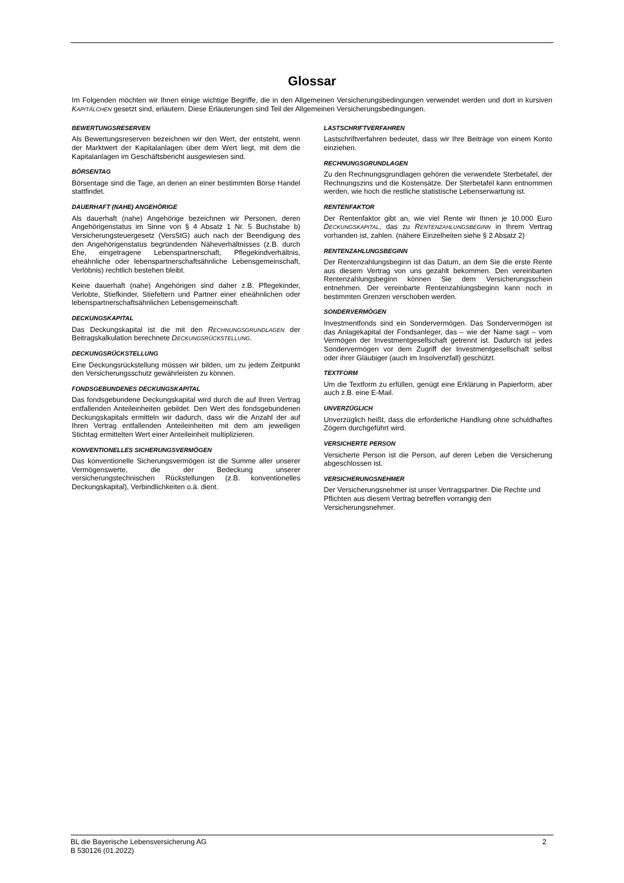Glossar
Im Folgenden möchten wir Ihnen einige wichtige Begriffe, die in den Allgemeinen Versicherungsbedingungen verwendet werden und dort in kursiven KAPITÄLCHEN gesetzt sind, erläutern. Diese Erläuterungen sind Teil der Allgemeinen Versicherungsbedingungen.
BEWERTUNGSRESERVEN
Als Bewertungsreserven bezeichnen wir den Wert, der entsteht, wenn der Marktwert der Kapitalanlagen über dem Wert liegt, mit dem die Kapitalanlagen im Geschäftsbericht ausgewiesen sind.
BÖRSENTAG
Börsentage sind die Tage, an denen an einer bestimmten Börse Handel stattfindet.
DAUERHAFT (NAHE) ANGEHÖRIGE
Als dauerhaft (nahe) Angehörige bezeichnen wir Personen, deren Angehörigenstatus im Sinne von § 4 Absatz 1 Nr. 5 Buchstabe b) Versicherungsteuergesetz (VersStG) auch nach der Beendigung des den Angehörigenstatus begründenden Näheverhältnisses (z.B. durch Ehe, eingetragene Lebenspartnerschaft, Pflegekindverhältnis, eheähnliche oder lebenspartnerschaftsähnliche Lebensgemeinschaft, Verlöbnis) rechtlich bestehen bleibt.
Keine dauerhaft (nahe) Angehörigen sind daher z.B. Pflegekinder, Verlobte, Stiefkinder, Stiefeltern und Partner einer eheähnlichen oder lebenspartnerschaftsähnlichen Lebensgemeinschaft.
DECKUNGSKAPITAL
Das Deckungskapital ist die mit den RECHNUNGSGRUNDLAGEN der Beitragskalkulation berechnete DECKUNGSRÜCKSTELLUNG.
DECKUNGSRÜCKSTELLUNG
Eine Deckungsrückstellung müssen wir bilden, um zu jedem Zeitpunkt den Versicherungsschutz gewährleisten zu können.
FONDSGEBUNDENES DECKUNGSKAPITAL
Das fondsgebundene Deckungskapital wird durch die auf Ihren Vertrag entfallenden Anteileinheiten gebildet. Den Wert des fondsgebundenen Deckungskapitals ermitteln wir dadurch, dass wir die Anzahl der auf Ihren Vertrag entfallenden Anteileinheiten mit dem am jeweiligen Stichtag ermittelten Wert einer Anteileinheit multiplizieren.
KONVENTIONELLES SICHERUNGSVERMÖGEN
Das konventionelle Sicherungsvermögen ist die Summe aller unserer Vermögenswerte, die der Bedeckung unserer versicherungstechnischen Rückstellungen (z.B. konventionelles Deckungskapital), Verbindlichkeiten o.ä. dient.
LASTSCHRIFTVERFAHREN
Lastschriftverfahren bedeutet, dass wir Ihre Beiträge von einem Konto einziehen.
RECHNUNGSGRUNDLAGEN
Zu den Rechnungsgrundlagen gehören die verwendete Sterbetafel, der Rechnungszins und die Kostensätze. Der Sterbetafel kann entnommen werden, wie hoch die restliche statistische Lebenserwartung ist.
RENTENFAKTOR
Der Rentenfaktor gibt an, wie viel Rente wir Ihnen je 10.000 Euro DECKUNGSKAPITAL, das zu RENTENZAHLUNGSBEGINN in Ihrem Vertrag vorhanden ist, zahlen. (nähere Einzelheiten siehe § 2 Absatz 2)
RENTENZAHLUNGSBEGINN
Der Rentenzahlungsbeginn ist das Datum, an dem Sie die erste Rente aus diesem Vertrag von uns gezahlt bekommen. Den vereinbarten Rentenzahlungsbeginn können Sie dem Versicherungsschein entnehmen. Der vereinbarte Rentenzahlungsbeginn kann noch in bestimmten Grenzen verschoben werden.
SONDERVERMÖGEN
Investmentfonds sind ein Sondervermögen. Das Sondervermögen ist das Anlagekapital der Fondsanleger, das – wie der Name sagt – vom Vermögen der Investmentgesellschaft getrennt ist. Dadurch ist jedes Sondervermögen vor dem Zugriff der Investmentgesellschaft selbst oder ihrer Gläubiger (auch im Insolvenzfall) geschützt.
TEXTFORM
Um die Textform zu erfüllen, genügt eine Erklärung in Papierform, aber auch z.B. eine E-Mail.
UNVERZÜGLICH
Unverzüglich heißt, dass die erforderliche Handlung ohne schuldhaftes Zögern durchgeführt wird.
VERSICHERTE PERSON
Versicherte Person ist die Person, auf deren Leben die Versicherung abgeschlossen ist.
VERSICHERUNGSNEHMER
Der Versicherungsnehmer ist unser Vertragspartner. Die Rechte und Pflichten aus diesem Vertrag betreffen vorrangig den Versicherungsnehmer.
BL die Bayerische Lebensversicherung AG
B 530126 (01.2022)
2